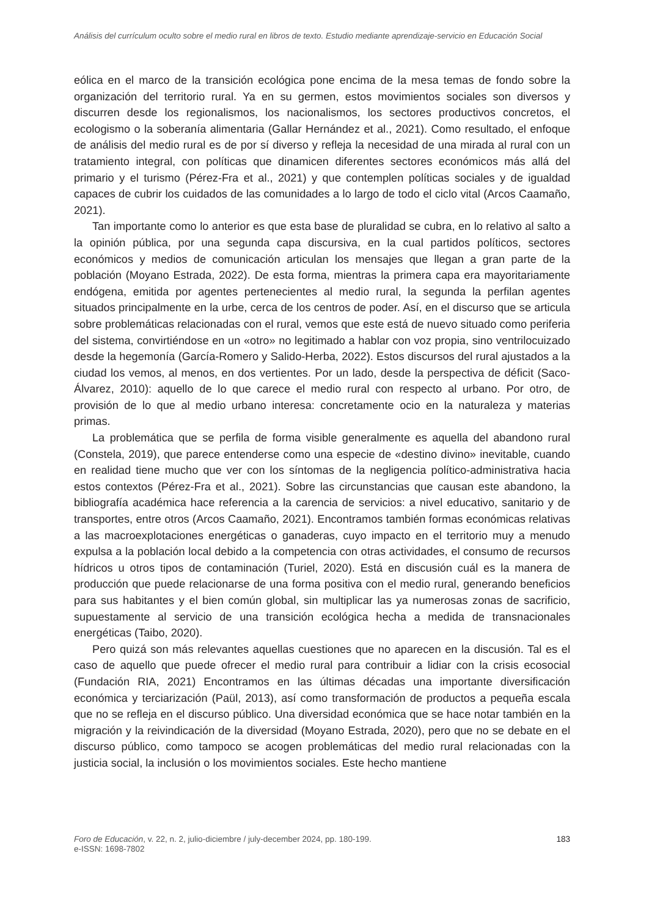Análisis del currículum oculto sobre el medio rural en libros de texto. Estudio mediante aprendizaje-servicio en Educación Social
eólica en el marco de la transición ecológica pone encima de la mesa temas de fondo sobre la organización del territorio rural. Ya en su germen, estos movimientos sociales son diversos y discurren desde los regionalismos, los nacionalismos, los sectores productivos concretos, el ecologismo o la soberanía alimentaria (Gallar Hernández et al., 2021). Como resultado, el enfoque de análisis del medio rural es de por sí diverso y refleja la necesidad de una mirada al rural con un tratamiento integral, con políticas que dinamicen diferentes sectores económicos más allá del primario y el turismo (Pérez-Fra et al., 2021) y que contemplen políticas sociales y de igualdad capaces de cubrir los cuidados de las comunidades a lo largo de todo el ciclo vital (Arcos Caamaño, 2021).
Tan importante como lo anterior es que esta base de pluralidad se cubra, en lo relativo al salto a la opinión pública, por una segunda capa discursiva, en la cual partidos políticos, sectores económicos y medios de comunicación articulan los mensajes que llegan a gran parte de la población (Moyano Estrada, 2022). De esta forma, mientras la primera capa era mayoritariamente endógena, emitida por agentes pertenecientes al medio rural, la segunda la perfilan agentes situados principalmente en la urbe, cerca de los centros de poder. Así, en el discurso que se articula sobre problemáticas relacionadas con el rural, vemos que este está de nuevo situado como periferia del sistema, convirtiéndose en un «otro» no legitimado a hablar con voz propia, sino ventrilocuizado desde la hegemonía (García-Romero y Salido-Herba, 2022). Estos discursos del rural ajustados a la ciudad los vemos, al menos, en dos vertientes. Por un lado, desde la perspectiva de déficit (Saco-Álvarez, 2010): aquello de lo que carece el medio rural con respecto al urbano. Por otro, de provisión de lo que al medio urbano interesa: concretamente ocio en la naturaleza y materias primas.
La problemática que se perfila de forma visible generalmente es aquella del abandono rural (Constela, 2019), que parece entenderse como una especie de «destino divino» inevitable, cuando en realidad tiene mucho que ver con los síntomas de la negligencia político-administrativa hacia estos contextos (Pérez-Fra et al., 2021). Sobre las circunstancias que causan este abandono, la bibliografía académica hace referencia a la carencia de servicios: a nivel educativo, sanitario y de transportes, entre otros (Arcos Caamaño, 2021). Encontramos también formas económicas relativas a las macroexplotaciones energéticas o ganaderas, cuyo impacto en el territorio muy a menudo expulsa a la población local debido a la competencia con otras actividades, el consumo de recursos hídricos u otros tipos de contaminación (Turiel, 2020). Está en discusión cuál es la manera de producción que puede relacionarse de una forma positiva con el medio rural, generando beneficios para sus habitantes y el bien común global, sin multiplicar las ya numerosas zonas de sacrificio, supuestamente al servicio de una transición ecológica hecha a medida de transnacionales energéticas (Taibo, 2020).
Pero quizá son más relevantes aquellas cuestiones que no aparecen en la discusión. Tal es el caso de aquello que puede ofrecer el medio rural para contribuir a lidiar con la crisis ecosocial (Fundación RIA, 2021) Encontramos en las últimas décadas una importante diversificación económica y terciarización (Paül, 2013), así como transformación de productos a pequeña escala que no se refleja en el discurso público. Una diversidad económica que se hace notar también en la migración y la reivindicación de la diversidad (Moyano Estrada, 2020), pero que no se debate en el discurso público, como tampoco se acogen problemáticas del medio rural relacionadas con la justicia social, la inclusión o los movimientos sociales. Este hecho mantiene
Foro de Educación, v. 22, n. 2, julio-diciembre / july-december 2024, pp. 180-199.
e-ISSN: 1698-7802
183